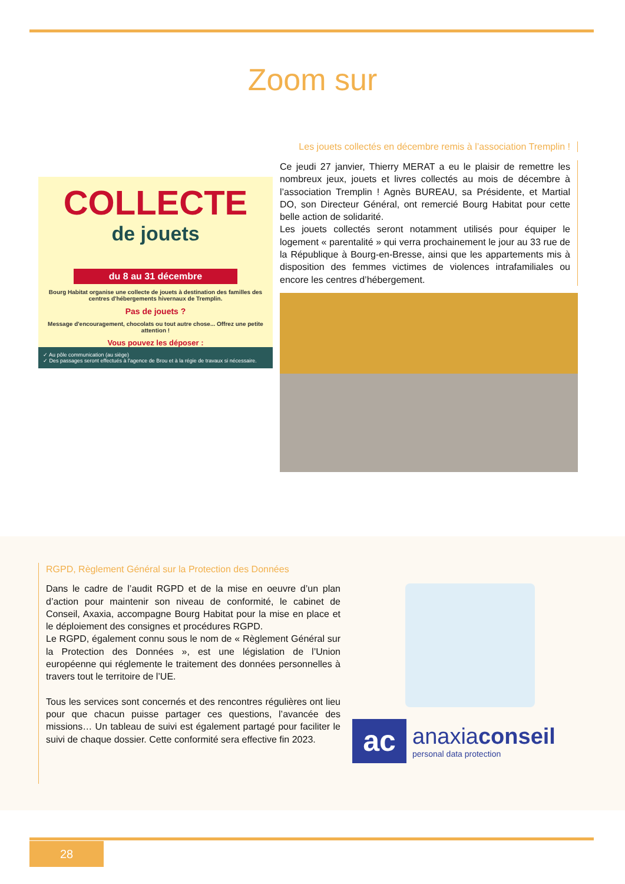Zoom sur
COLLECTE
de jouets
du 8 au 31 décembre
Bourg Habitat organise une collecte de jouets à destination des familles des centres d'hébergements hivernaux de Tremplin.
Pas de jouets ?
Message d'encouragement, chocolats ou tout autre chose... Offrez une petite attention !
Vous pouvez les déposer :
✓ Au pôle communication (au siège)
✓ Des passages seront effectués à l'agence de Brou et à la régie de travaux si nécessaire.
Les jouets collectés en décembre remis à l’association Tremplin !
Ce jeudi 27 janvier, Thierry MERAT a eu le plaisir de remettre les nombreux jeux, jouets et livres collectés au mois de décembre à l’association Tremplin ! Agnès BUREAU, sa Présidente, et Martial DO, son Directeur Général, ont remercié Bourg Habitat pour cette belle action de solidarité.
Les jouets collectés seront notamment utilisés pour équiper le logement « parentalité » qui verra prochainement le jour au 33 rue de la République à Bourg-en-Bresse, ainsi que les appartements mis à disposition des femmes victimes de violences intrafamiliales ou encore les centres d’hébergement.
RGPD, Règlement Général sur la Protection des Données
Dans le cadre de l’audit RGPD et de la mise en oeuvre d’un plan d’action pour maintenir son niveau de conformité, le cabinet de Conseil, Axaxia, accompagne Bourg Habitat pour la mise en place et le déploiement des consignes et procédures RGPD.
Le RGPD, également connu sous le nom de « Règlement Général sur la Protection des Données », est une législation de l’Union européenne qui réglemente le traitement des données personnelles à travers tout le territoire de l’UE.
Tous les services sont concernés et des rencontres régulières ont lieu pour que chacun puisse partager ces questions, l’avancée des missions… Un tableau de suivi est également partagé pour faciliter le suivi de chaque dossier. Cette conformité sera effective fin 2023.
ac
anaxiaconseil
personal data protection
28